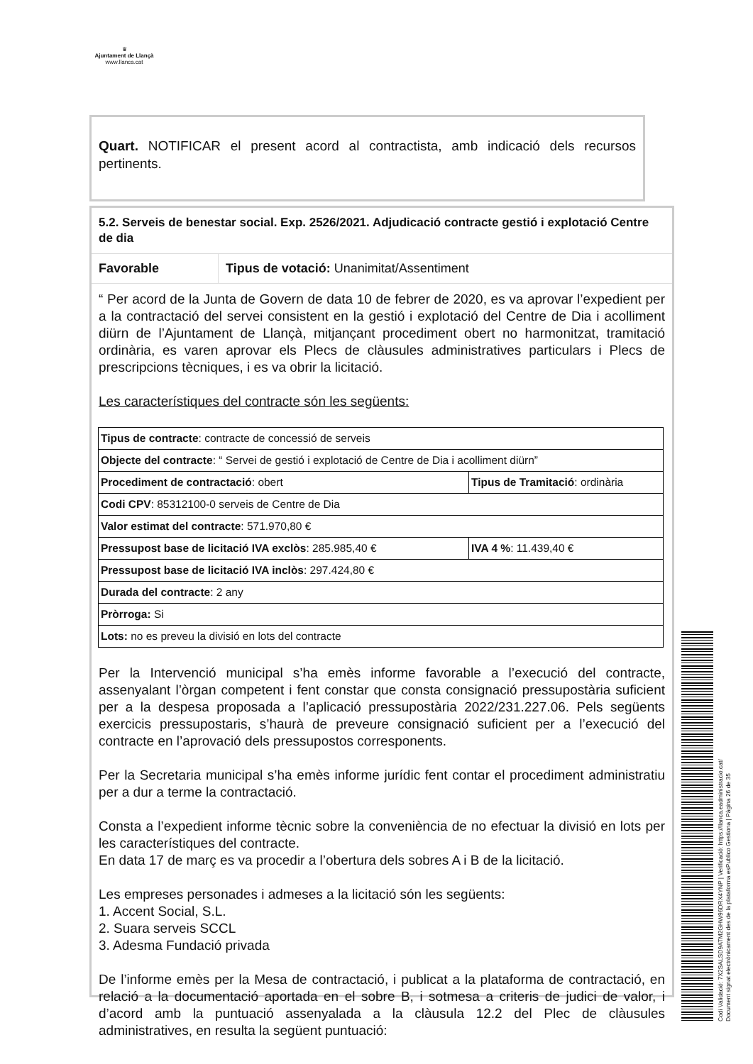♛
Ajuntament de Llançà
www.llanca.cat
Quart. NOTIFICAR el present acord al contractista, amb indicació dels recursos pertinents.
5.2. Serveis de benestar social. Exp. 2526/2021. Adjudicació contracte gestió i explotació Centre de dia
Favorable Tipus de votació: Unanimitat/Assentiment
“ Per acord de la Junta de Govern de data 10 de febrer de 2020, es va aprovar l’expedient per a la contractació del servei consistent en la gestió i explotació del Centre de Dia i acolliment diürn de l’Ajuntament de Llançà, mitjançant procediment obert no harmonitzat, tramitació ordinària, es varen aprovar els Plecs de clàusules administratives particulars i Plecs de prescripcions tècniques, i es va obrir la licitació.
Les característiques del contracte són les següents:
| Tipus de contracte : contracte de concessió de serveis | |
| Objecte del contracte : “ Servei de gestió i explotació de Centre de Dia i acolliment diürn” | |
| Procediment de contractació : obert | Tipus de Tramitació : ordinària |
| Codi CPV : 85312100-0 serveis de Centre de Dia | |
| Valor estimat del contracte : 571.970,80 € | |
| Pressupost base de licitació IVA exclòs : 285.985,40 € | IVA 4 % : 11.439,40 € |
| Pressupost base de licitació IVA inclòs : 297.424,80 € | |
| Durada del contracte : 2 any | |
| Pròrroga: Si | |
| Lots: no es preveu la divisió en lots del contracte | |
Per la Intervenció municipal s’ha emès informe favorable a l’execució del contracte, assenyalant l’òrgan competent i fent constar que consta consignació pressupostària suficient per a la despesa proposada a l’aplicació pressupostària 2022/231.227.06. Pels següents exercicis pressupostaris, s’haurà de preveure consignació suficient per a l’execució del contracte en l’aprovació dels pressupostos corresponents.
Per la Secretaria municipal s’ha emès informe jurídic fent contar el procediment administratiu per a dur a terme la contractació.
Consta a l’expedient informe tècnic sobre la conveniència de no efectuar la divisió en lots per les característiques del contracte.
En data 17 de març es va procedir a l’obertura dels sobres A i B de la licitació.
Les empreses personades i admeses a la licitació són les següents:
1. Accent Social, S.L.
2. Suara serveis SCCL
3. Adesma Fundació privada
De l’informe emès per la Mesa de contractació, i publicat a la plataforma de contractació, en relació a la documentació aportada en el sobre B, i sotmesa a criteris de judici de valor, i d’acord amb la puntuació assenyalada a la clàusula 12.2 del Plec de clàusules administratives, en resulta la següent puntuació:
Codi Validació: 7X2SALSD9ATM2GHW96DRX4YNP | Verificació: https://llanca.eadministracio.cat/
Document signat electrònicament des de la plataforma esPublico Gestiona | Pàgina 26 de 35